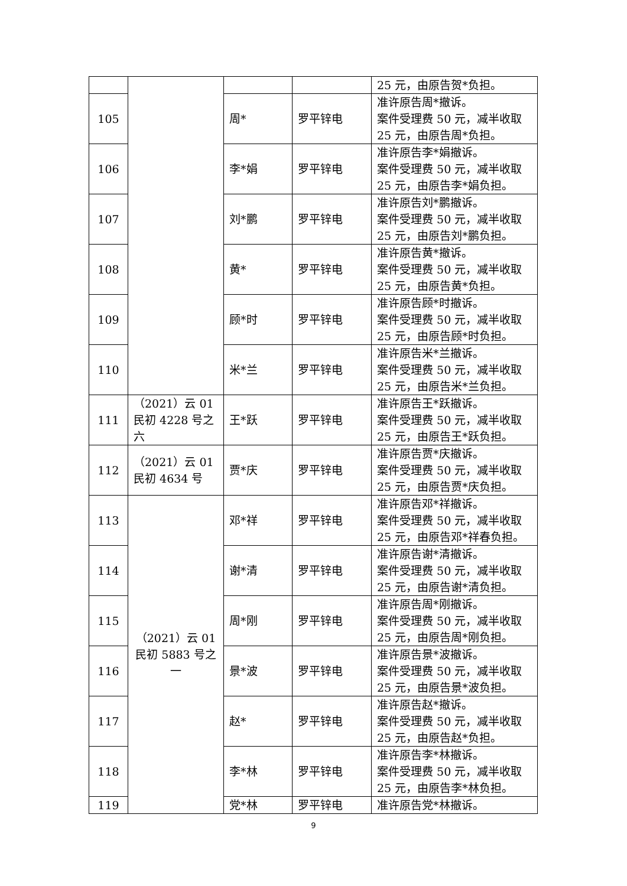| | | | | 25 元，由原告贺*负担。 |
| 105 | | 周* | 罗平锌电 | 准许原告周*撤诉。 案件受理费 50 元，减半收取 25 元，由原告周*负担。 |
| 106 | | 李*娟 | 罗平锌电 | 准许原告李*娟撤诉。 案件受理费 50 元，减半收取 25 元，由原告李*娟负担。 |
| 107 | | 刘*鹏 | 罗平锌电 | 准许原告刘*鹏撤诉。 案件受理费 50 元，减半收取 25 元，由原告刘*鹏负担。 |
| 108 | | 黄* | 罗平锌电 | 准许原告黄*撤诉。 案件受理费 50 元，减半收取 25 元，由原告黄*负担。 |
| 109 | | 顾*时 | 罗平锌电 | 准许原告顾*时撤诉。 案件受理费 50 元，减半收取 25 元，由原告顾*时负担。 |
| 110 | | 米*兰 | 罗平锌电 | 准许原告米*兰撤诉。 案件受理费 50 元，减半收取 25 元，由原告米*兰负担。 |
| 111 | （2021）云 01 民初 4228 号之六 | 王*跃 | 罗平锌电 | 准许原告王*跃撤诉。 案件受理费 50 元，减半收取 25 元，由原告王*跃负担。 |
| 112 | （2021）云 01 民初 4634 号 | 贾*庆 | 罗平锌电 | 准许原告贾*庆撤诉。 案件受理费 50 元，减半收取 25 元，由原告贾*庆负担。 |
| 113 | （2021）云 01 民初 5883 号之一 | 邓*祥 | 罗平锌电 | 准许原告邓*祥撤诉。 案件受理费 50 元，减半收取 25 元，由原告邓*祥春负担。 |
| 114 | | 谢*清 | 罗平锌电 | 准许原告谢*清撤诉。 案件受理费 50 元，减半收取 25 元，由原告谢*清负担。 |
| 115 | | 周*刚 | 罗平锌电 | 准许原告周*刚撤诉。 案件受理费 50 元，减半收取 25 元，由原告周*刚负担。 |
| 116 | | 景*波 | 罗平锌电 | 准许原告景*波撤诉。 案件受理费 50 元，减半收取 25 元，由原告景*波负担。 |
| 117 | | 赵* | 罗平锌电 | 准许原告赵*撤诉。 案件受理费 50 元，减半收取 25 元，由原告赵*负担。 |
| 118 | | 李*林 | 罗平锌电 | 准许原告李*林撤诉。 案件受理费 50 元，减半收取 25 元，由原告李*林负担。 |
| 119 | | 党*林 | 罗平锌电 | 准许原告党*林撤诉。 |
9